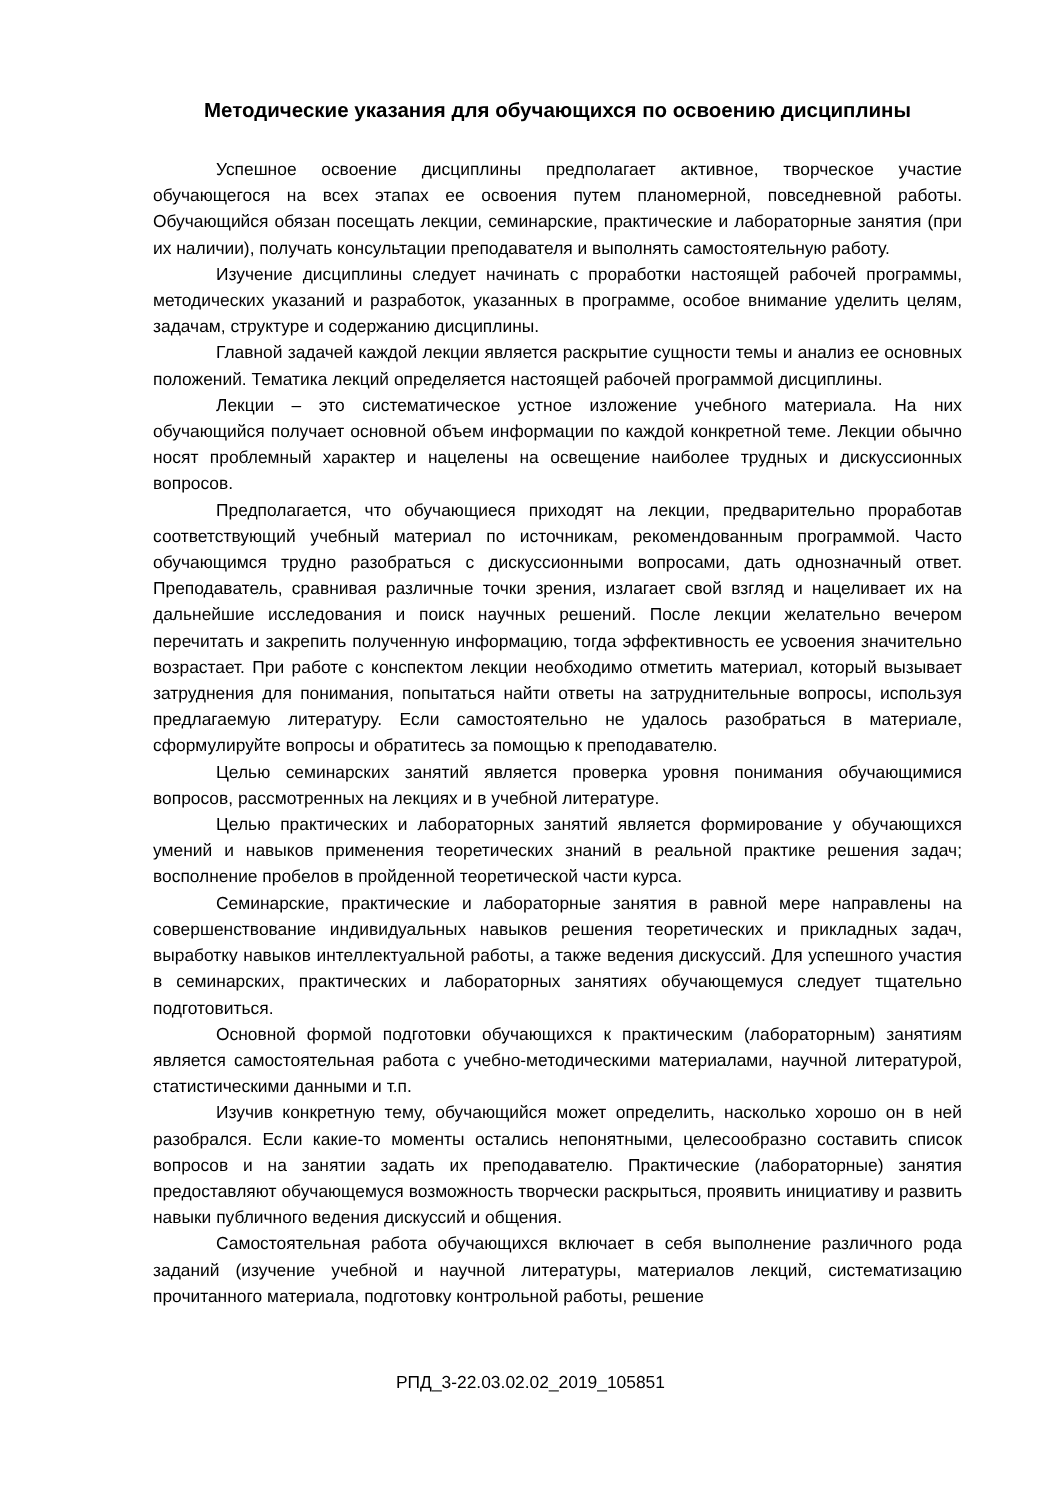Методические указания для обучающихся по освоению дисциплины
Успешное освоение дисциплины предполагает активное, творческое участие обучающегося на всех этапах ее освоения путем планомерной, повседневной работы. Обучающийся обязан посещать лекции, семинарские, практические и лабораторные занятия (при их наличии), получать консультации преподавателя и выполнять самостоятельную работу.
Изучение дисциплины следует начинать с проработки настоящей рабочей программы, методических указаний и разработок, указанных в программе, особое внимание уделить целям, задачам, структуре и содержанию дисциплины.
Главной задачей каждой лекции является раскрытие сущности темы и анализ ее основных положений. Тематика лекций определяется настоящей рабочей программой дисциплины.
Лекции – это систематическое устное изложение учебного материала. На них обучающийся получает основной объем информации по каждой конкретной теме. Лекции обычно носят проблемный характер и нацелены на освещение наиболее трудных и дискуссионных вопросов.
Предполагается, что обучающиеся приходят на лекции, предварительно проработав соответствующий учебный материал по источникам, рекомендованным программой. Часто обучающимся трудно разобраться с дискуссионными вопросами, дать однозначный ответ. Преподаватель, сравнивая различные точки зрения, излагает свой взгляд и нацеливает их на дальнейшие исследования и поиск научных решений. После лекции желательно вечером перечитать и закрепить полученную информацию, тогда эффективность ее усвоения значительно возрастает. При работе с конспектом лекции необходимо отметить материал, который вызывает затруднения для понимания, попытаться найти ответы на затруднительные вопросы, используя предлагаемую литературу. Если самостоятельно не удалось разобраться в материале, сформулируйте вопросы и обратитесь за помощью к преподавателю.
Целью семинарских занятий является проверка уровня понимания обучающимися вопросов, рассмотренных на лекциях и в учебной литературе.
Целью практических и лабораторных занятий является формирование у обучающихся умений и навыков применения теоретических знаний в реальной практике решения задач; восполнение пробелов в пройденной теоретической части курса.
Семинарские, практические и лабораторные занятия в равной мере направлены на совершенствование индивидуальных навыков решения теоретических и прикладных задач, выработку навыков интеллектуальной работы, а также ведения дискуссий. Для успешного участия в семинарских, практических и лабораторных занятиях обучающемуся следует тщательно подготовиться.
Основной формой подготовки обучающихся к практическим (лабораторным) занятиям является самостоятельная работа с учебно-методическими материалами, научной литературой, статистическими данными и т.п.
Изучив конкретную тему, обучающийся может определить, насколько хорошо он в ней разобрался. Если какие-то моменты остались непонятными, целесообразно составить список вопросов и на занятии задать их преподавателю. Практические (лабораторные) занятия предоставляют обучающемуся возможность творчески раскрыться, проявить инициативу и развить навыки публичного ведения дискуссий и общения.
Самостоятельная работа обучающихся включает в себя выполнение различного рода заданий (изучение учебной и научной литературы, материалов лекций, систематизацию прочитанного материала, подготовку контрольной работы, решение
РПД_3-22.03.02.02_2019_105851